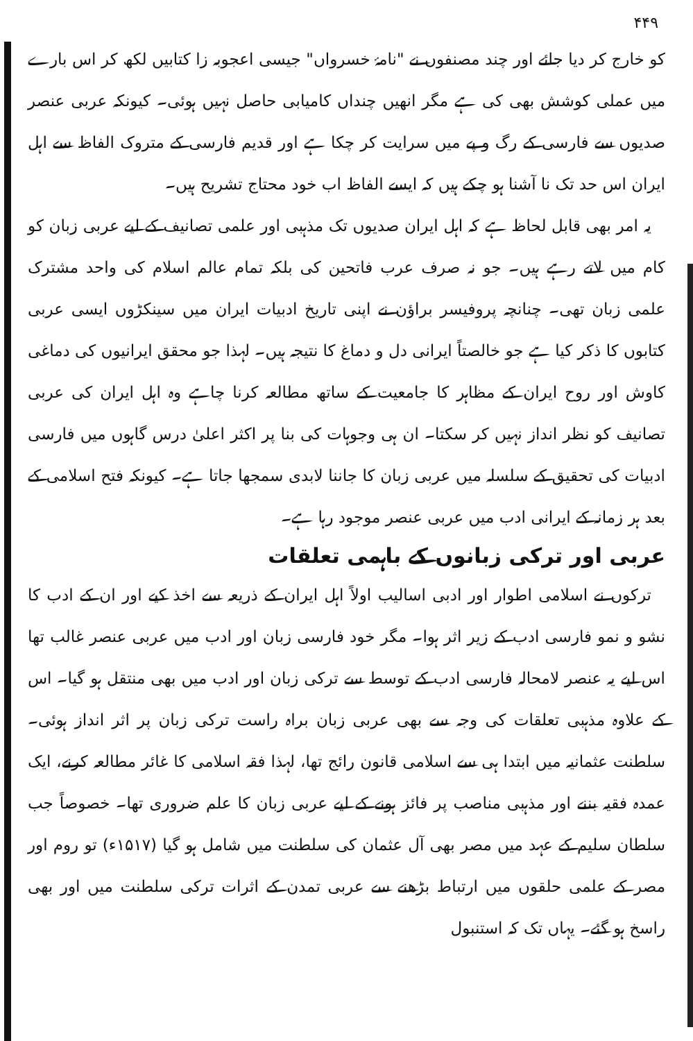۴۴۹
کو خارج کر دیا جائے اور چند مصنفوں نے "نامۂ خسرواں" جیسی اعجوبہ زا کتابیں لکھ کر اس بارے میں عملی کوشش بھی کی ہے مگر انھیں چنداں کامیابی حاصل نہیں ہوئی۔ کیونکہ عربی عنصر صدیوں سے فارسی کے رگ و پے میں سرایت کر چکا ہے اور قدیم فارسی کے متروک الفاظ سے اہل ایران اس حد تک نا آشنا ہو چکے ہیں کہ ایسے الفاظ اب خود محتاج تشریح ہیں۔
یہ امر بھی قابل لحاظ ہے کہ اہل ایران صدیوں تک مذہبی اور علمی تصانیف کے لیے عربی زبان کو کام میں لاتے رہے ہیں۔ جو نہ صرف عرب فاتحین کی بلکہ تمام عالم اسلام کی واحد مشترک علمی زبان تھی۔ چنانچہ پروفیسر براؤن نے اپنی تاریخ ادبیات ایران میں سینکڑوں ایسی عربی کتابوں کا ذکر کیا ہے جو خالصتاً ایرانی دل و دماغ کا نتیجہ ہیں۔ لہذا جو محقق ایرانیوں کی دماغی کاوش اور روح ایران کے مظاہر کا جامعیت کے ساتھ مطالعہ کرنا چاہے وہ اہل ایران کی عربی تصانیف کو نظر انداز نہیں کر سکتا۔ ان ہی وجوہات کی بنا پر اکثر اعلیٰ درس گاہوں میں فارسی ادبیات کی تحقیق کے سلسلہ میں عربی زبان کا جاننا لابدی سمجھا جاتا ہے۔ کیونکہ فتح اسلامی کے بعد ہر زمانہ کے ایرانی ادب میں عربی عنصر موجود رہا ہے۔
عربی اور ترکی زبانوں کے باہمی تعلقات
ترکوں نے اسلامی اطوار اور ادبی اسالیب اولاً اہل ایران کے ذریعہ سے اخذ کیے اور ان کے ادب کا نشو و نمو فارسی ادب کے زیر اثر ہوا۔ مگر خود فارسی زبان اور ادب میں عربی عنصر غالب تھا اس لیے یہ عنصر لامحالہ فارسی ادب کے توسط سے ترکی زبان اور ادب میں بھی منتقل ہو گیا۔ اس کے علاوہ مذہبی تعلقات کی وجہ سے بھی عربی زبان براہ راست ترکی زبان پر اثر انداز ہوئی۔ سلطنت عثمانیہ میں ابتدا ہی سے اسلامی قانون رائج تھا، لہذا فقہ اسلامی کا غائر مطالعہ کرنے، ایک عمدہ فقیہ بننے اور مذہبی مناصب پر فائز ہونے کے لیے عربی زبان کا علم ضروری تھا۔ خصوصاً جب سلطان سلیم کے عہد میں مصر بھی آل عثمان کی سلطنت میں شامل ہو گیا (۱۵۱۷ء) تو روم اور مصر کے علمی حلقوں میں ارتباط بڑھنے سے عربی تمدن کے اثرات ترکی سلطنت میں اور بھی راسخ ہو گئے۔ یہاں تک کہ استنبول